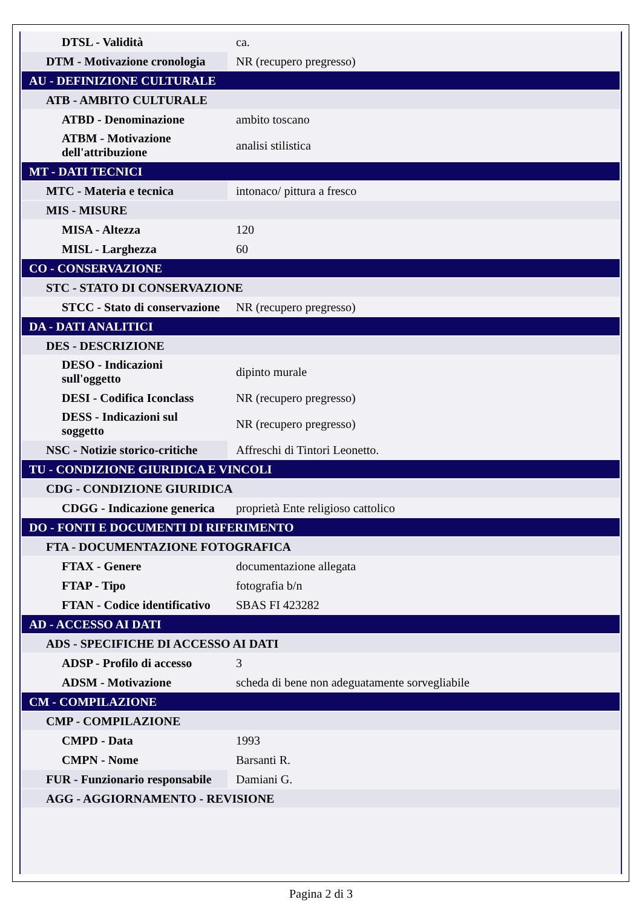| DTSL - Validità | ca. |
| DTM - Motivazione cronologia | NR (recupero pregresso) |
| AU - DEFINIZIONE CULTURALE | |
| ATB - AMBITO CULTURALE | |
| ATBD - Denominazione | ambito toscano |
| ATBM - Motivazione dell'attribuzione | analisi stilistica |
| MT - DATI TECNICI | |
| MTC - Materia e tecnica | intonaco/ pittura a fresco |
| MIS - MISURE | |
| MISA - Altezza | 120 |
| MISL - Larghezza | 60 |
| CO - CONSERVAZIONE | |
| STC - STATO DI CONSERVAZIONE | |
| STCC - Stato di conservazione | NR (recupero pregresso) |
| DA - DATI ANALITICI | |
| DES - DESCRIZIONE | |
| DESO - Indicazioni sull'oggetto | dipinto murale |
| DESI - Codifica Iconclass | NR (recupero pregresso) |
| DESS - Indicazioni sul soggetto | NR (recupero pregresso) |
| NSC - Notizie storico-critiche | Affreschi di Tintori Leonetto. |
| TU - CONDIZIONE GIURIDICA E VINCOLI | |
| CDG - CONDIZIONE GIURIDICA | |
| CDGG - Indicazione generica | proprietà Ente religioso cattolico |
| DO - FONTI E DOCUMENTI DI RIFERIMENTO | |
| FTA - DOCUMENTAZIONE FOTOGRAFICA | |
| FTAX - Genere | documentazione allegata |
| FTAP - Tipo | fotografia b/n |
| FTAN - Codice identificativo | SBAS FI 423282 |
| AD - ACCESSO AI DATI | |
| ADS - SPECIFICHE DI ACCESSO AI DATI | |
| ADSP - Profilo di accesso | 3 |
| ADSM - Motivazione | scheda di bene non adeguatamente sorvegliabile |
| CM - COMPILAZIONE | |
| CMP - COMPILAZIONE | |
| CMPD - Data | 1993 |
| CMPN - Nome | Barsanti R. |
| FUR - Funzionario responsabile | Damiani G. |
| AGG - AGGIORNAMENTO - REVISIONE | |
Pagina 2 di 3